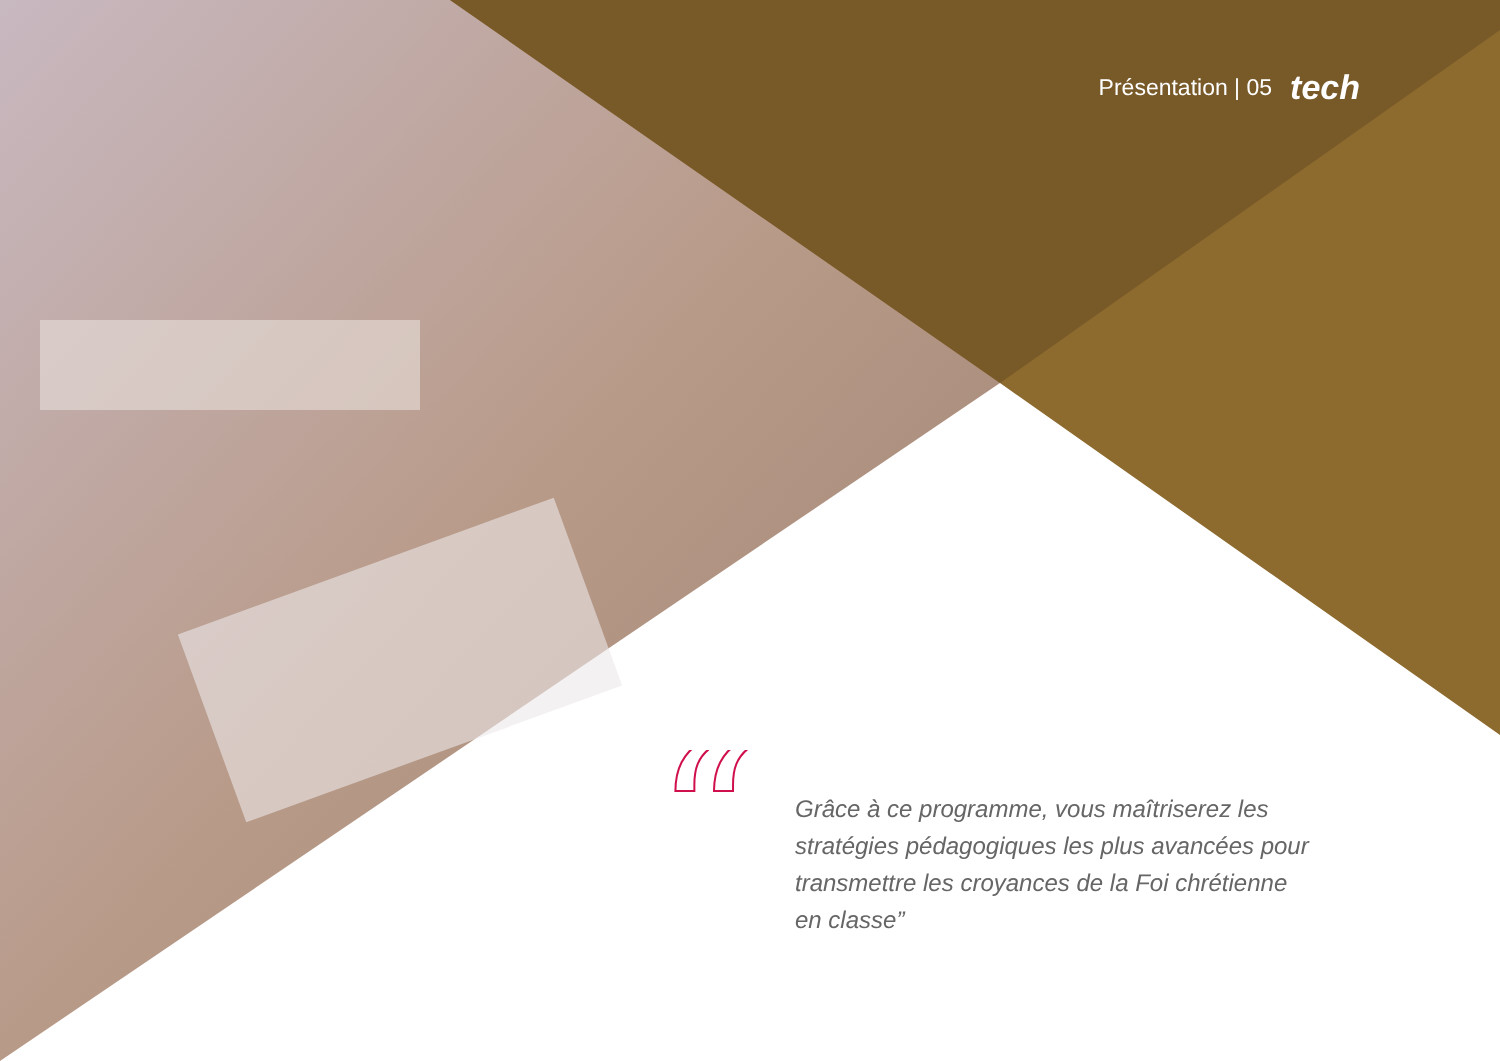Présentation | 05 tech
“
Grâce à ce programme, vous maîtriserez les stratégies pédagogiques les plus avancées pour transmettre les croyances de la Foi chrétienne en classe”